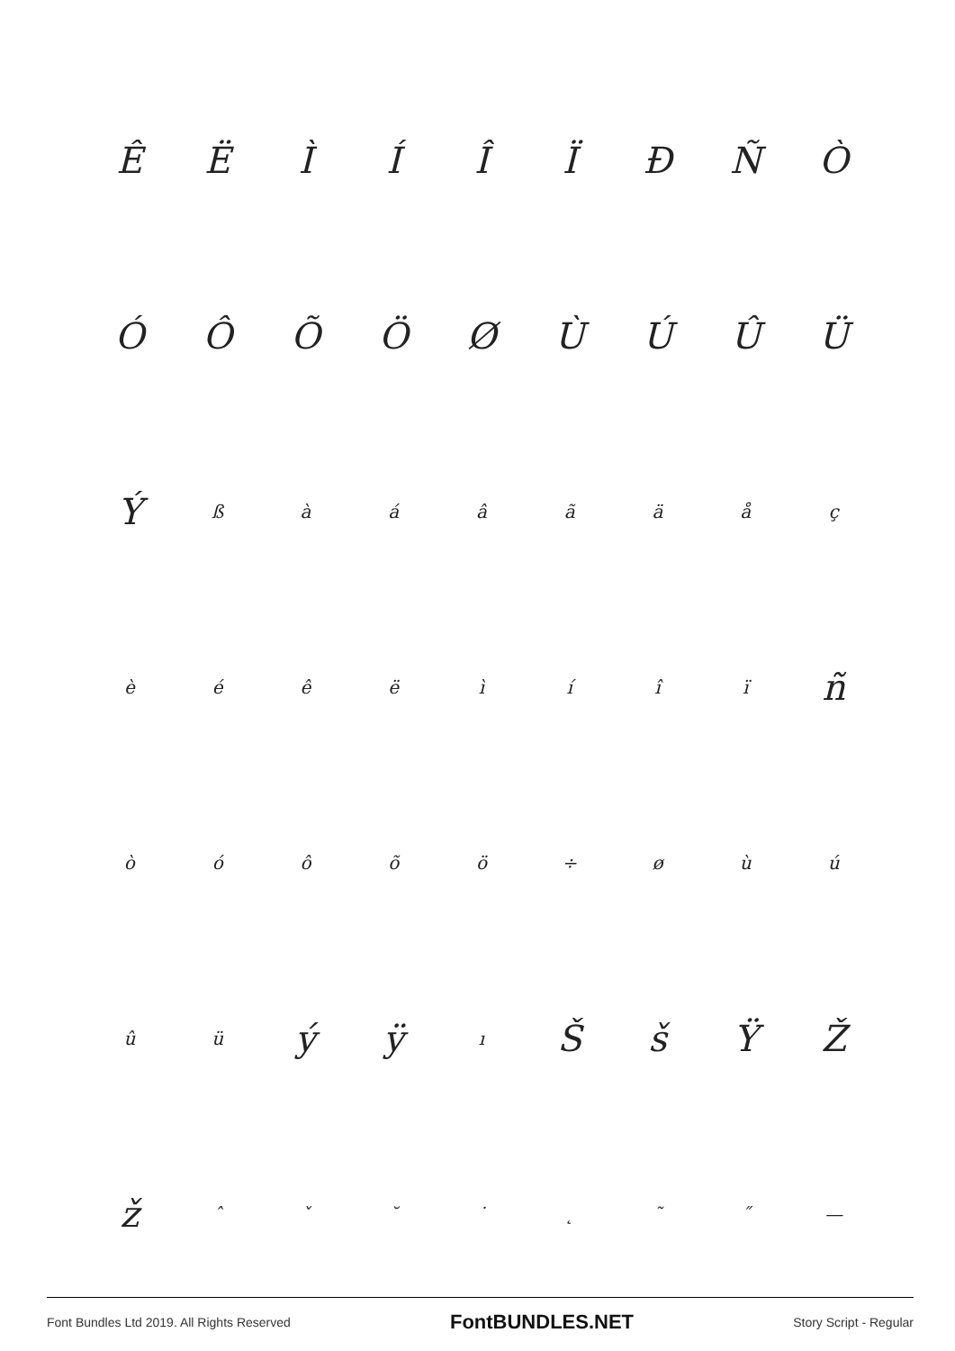| Ê | Ë | Ì | Í | Î | Ï | Ð | Ñ | Ò |
| Ó | Ô | Õ | Ö | Ø | Ù | Ú | Û | Ü |
| Ý | ß | à | á | â | ã | ä | å | ç |
| è | é | ê | ë | ì | í | î | ï | ñ |
| ò | ó | ô | õ | ö | ÷ | ø | ù | ú |
| û | ü | ý | ÿ | ı | Š | š | Ÿ | Ž |
| ž | ˆ | ˇ | ˘ | ˙ | ˛ | ˜ | ˝ | — |
Font Bundles Ltd 2019. All Rights Reserved FontBUNDLES.NET Story Script - Regular